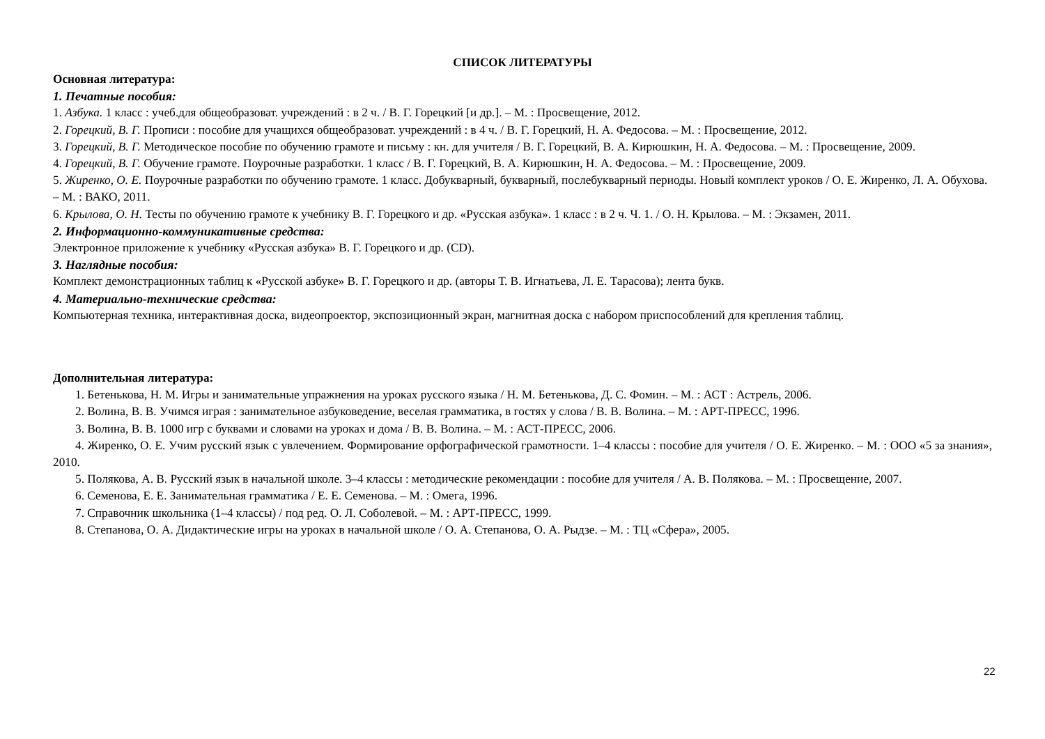СПИСОК ЛИТЕРАТУРЫ
Основная литература:
1. Печатные пособия:
1. Азбука. 1 класс : учеб.для общеобразоват. учреждений : в 2 ч. / В. Г. Горецкий [и др.]. – М. : Просвещение, 2012.
2. Горецкий, В. Г. Прописи : пособие для учащихся общеобразоват. учреждений : в 4 ч. / В. Г. Горецкий, Н. А. Федосова. – М. : Просвещение, 2012.
3. Горецкий, В. Г. Методическое пособие по обучению грамоте и письму : кн. для учителя / В. Г. Горецкий, В. А. Кирюшкин, Н. А. Федосова. – М. : Просвещение, 2009.
4. Горецкий, В. Г. Обучение грамоте. Поурочные разработки. 1 класс / В. Г. Горецкий, В. А. Кирюшкин, Н. А. Федосова. – М. : Просвещение, 2009.
5. Жиренко, О. Е. Поурочные разработки по обучению грамоте. 1 класс. Добукварный, букварный, послебукварный периоды. Новый комплект уроков / О. Е. Жиренко, Л. А. Обухова. – М. : ВАКО, 2011.
6. Крылова, О. Н. Тесты по обучению грамоте к учебнику В. Г. Горецкого и др. «Русская азбука». 1 класс : в 2 ч. Ч. 1. / О. Н. Крылова. – М. : Экзамен, 2011.
2. Информационно-коммуникативные средства:
Электронное приложение к учебнику «Русская азбука» В. Г. Горецкого и др. (CD).
3. Наглядные пособия:
Комплект демонстрационных таблиц к «Русской азбуке» В. Г. Горецкого и др. (авторы Т. В. Игнатьева, Л. Е. Тарасова); лента букв.
4. Материально-технические средства:
Компьютерная техника, интерактивная доска, видеопроектор, экспозиционный экран, магнитная доска с набором приспособлений для крепления таблиц.
Дополнительная литература:
1. Бетенькова, Н. М. Игры и занимательные упражнения на уроках русского языка / Н. М. Бетенькова, Д. С. Фомин. – М. : АСТ : Астрель, 2006.
2. Волина, В. В. Учимся играя : занимательное азбуковедение, веселая грамматика, в гостях у слова / В. В. Волина. – М. : АРТ-ПРЕСС, 1996.
3. Волина, В. В. 1000 игр с буквами и словами на уроках и дома / В. В. Волина. – М. : АСТ-ПРЕСС, 2006.
4. Жиренко, О. Е. Учим русский язык с увлечением. Формирование орфографической грамотности. 1–4 классы : пособие для учителя / О. Е. Жиренко. – М. : ООО «5 за знания», 2010.
5. Полякова, А. В. Русский язык в начальной школе. 3–4 классы : методические рекомендации : пособие для учителя / А. В. Полякова. – М. : Просвещение, 2007.
6. Семенова, Е. Е. Занимательная грамматика / Е. Е. Семенова. – М. : Омега, 1996.
7. Справочник школьника (1–4 классы) / под ред. О. Л. Соболевой. – М. : АРТ-ПРЕСС, 1999.
8. Степанова, О. А. Дидактические игры на уроках в начальной школе / О. А. Степанова, О. А. Рыдзе. – М. : ТЦ «Сфера», 2005.
22